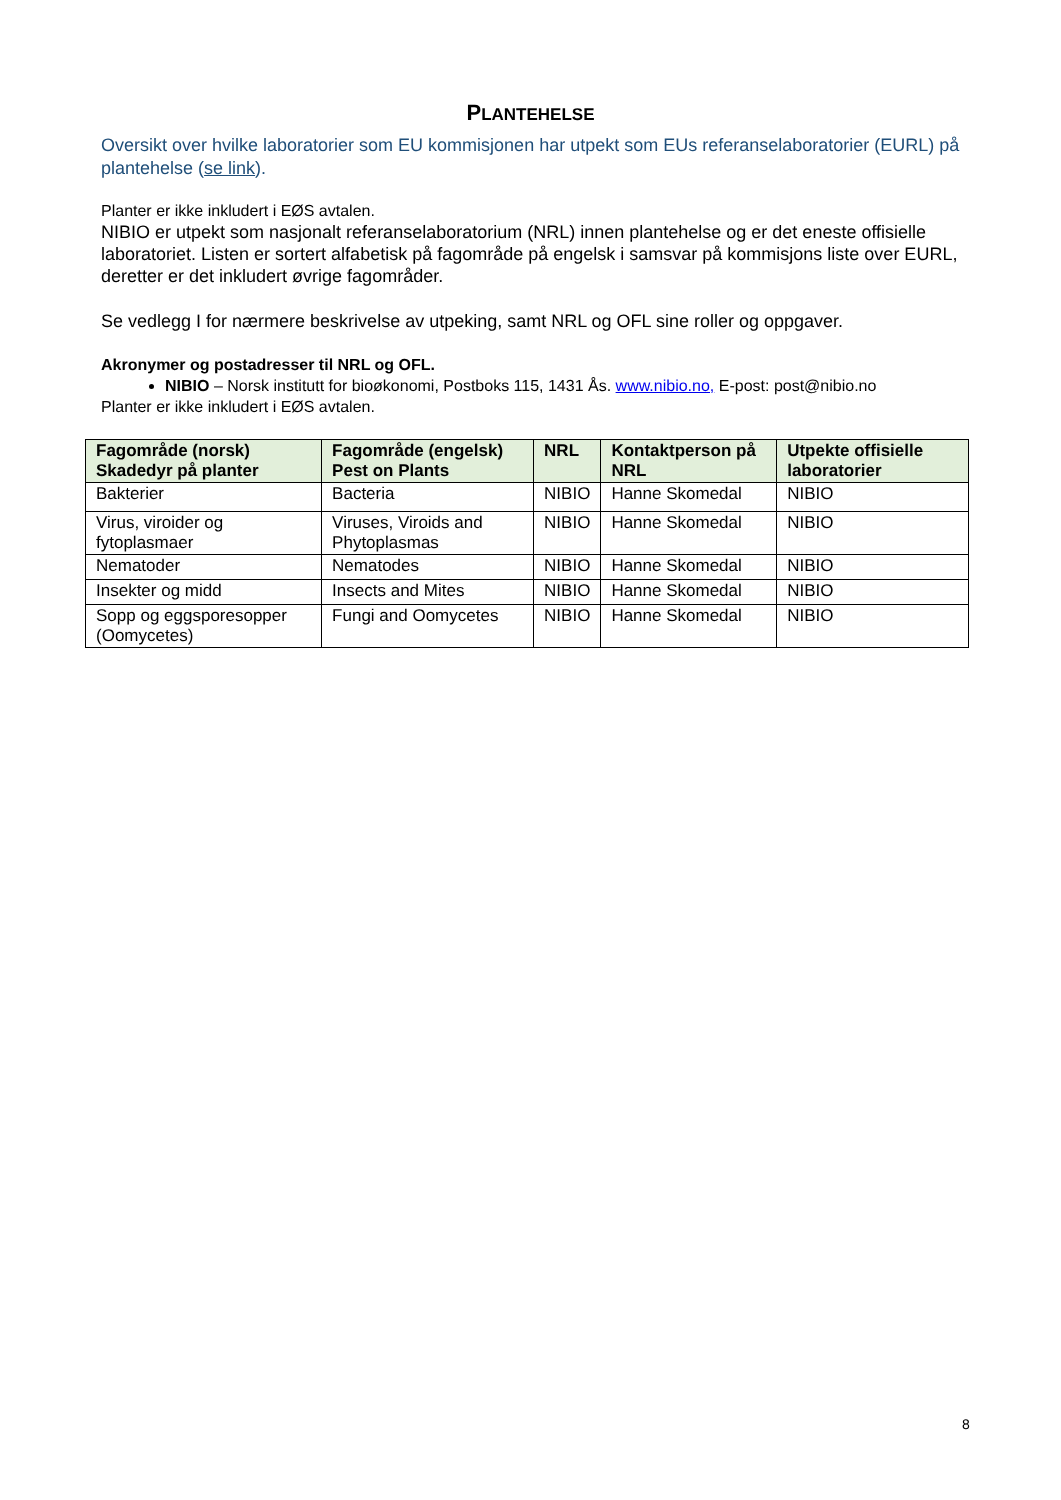PLANTEHELSE
Oversikt over hvilke laboratorier som EU kommisjonen har utpekt som EUs referanselaboratorier (EURL) på plantehelse (se link).
Planter er ikke inkludert i EØS avtalen.
NIBIO er utpekt som nasjonalt referanselaboratorium (NRL) innen plantehelse og er det eneste offisielle laboratoriet. Listen er sortert alfabetisk på fagområde på engelsk i samsvar på kommisjons liste over EURL, deretter er det inkludert øvrige fagområder.
Se vedlegg I for nærmere beskrivelse av utpeking, samt NRL og OFL sine roller og oppgaver.
Akronymer og postadresser til NRL og OFL.
NIBIO – Norsk institutt for bioøkonomi, Postboks 115, 1431 Ås. www.nibio.no, E-post: post@nibio.no
Planter er ikke inkludert i EØS avtalen.
| Fagområde (norsk) Skadedyr på planter | Fagområde (engelsk) Pest on Plants | NRL | Kontaktperson på NRL | Utpekte offisielle laboratorier |
| --- | --- | --- | --- | --- |
| Bakterier | Bacteria | NIBIO | Hanne Skomedal | NIBIO |
| Virus, viroider og fytoplasmaer | Viruses, Viroids and Phytoplasmas | NIBIO | Hanne Skomedal | NIBIO |
| Nematoder | Nematodes | NIBIO | Hanne Skomedal | NIBIO |
| Insekter og midd | Insects and Mites | NIBIO | Hanne Skomedal | NIBIO |
| Sopp og eggsporesopper (Oomycetes) | Fungi and Oomycetes | NIBIO | Hanne Skomedal | NIBIO |
8